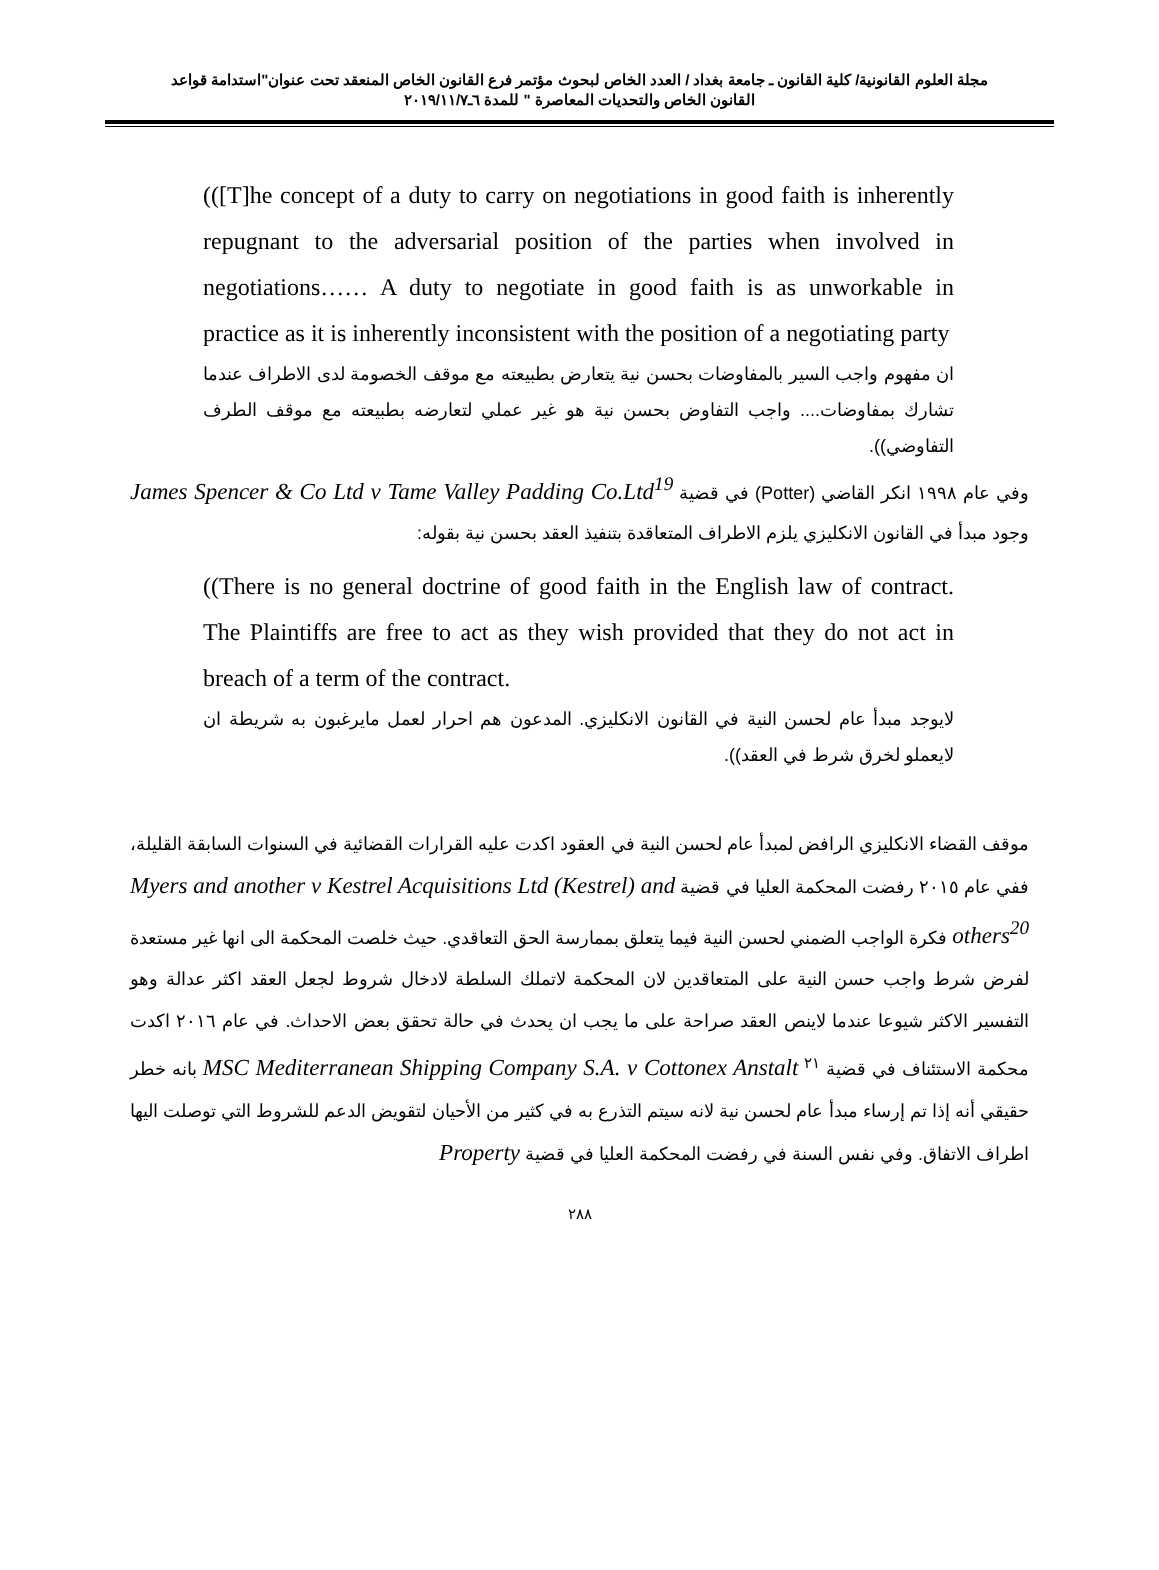مجلة العلوم القانونية/ كلية القانون ـ جامعة بغداد / العدد الخاص لبحوث مؤتمر فرع القانون الخاص المنعقد تحت عنوان"استدامة قواعد
القانون الخاص والتحديات المعاصرة " للمدة ٦ـ٢٠١٩/١١/٧
(([T]he concept of a duty to carry on negotiations in good faith is inherently repugnant to the adversarial position of the parties when involved in negotiations…… A duty to negotiate in good faith is as unworkable in practice as it is inherently inconsistent with the position of a negotiating party
ان مفهوم واجب السير بالمفاوضات بحسن نية يتعارض بطبيعته مع موقف الخصومة لدى الاطراف عندما تشارك بمفاوضات.... واجب التفاوض بحسن نية هو غير عملي لتعارضه بطبيعته مع موقف الطرف التفاوضي)).
وفي عام ١٩٩٨ انكر القاضي (Potter) في قضية James Spencer & Co Ltd v Tame Valley Padding Co.Ltd<sup>19</sup> وجود مبدأ في القانون الانكليزي يلزم الاطراف المتعاقدة بتنفيذ العقد بحسن نية بقوله:
((There is no general doctrine of good faith in the English law of contract. The Plaintiffs are free to act as they wish provided that they do not act in breach of a term of the contract.
لايوجد مبدأ عام لحسن النية في القانون الانكليزي. المدعون هم احرار لعمل مايرغبون به شريطة ان لايعملو لخرق شرط في العقد)).
موقف القضاء الانكليزي الرافض لمبدأ عام لحسن النية في العقود اكدت عليه القرارات القضائية في السنوات السابقة القليلة، ففي عام ٢٠١٥ رفضت المحكمة العليا في قضية Myers and another v Kestrel Acquisitions Ltd (Kestrel) and others<sup>20</sup> فكرة الواجب الضمني لحسن النية فيما يتعلق بممارسة الحق التعاقدي. حيث خلصت المحكمة الى انها غير مستعدة لفرض شرط واجب حسن النية على المتعاقدين لان المحكمة لاتملك السلطة لادخال شروط لجعل العقد اكثر عدالة وهو التفسير الاكثر شيوعا عندما لاينص العقد صراحة على ما يجب ان يحدث في حالة تحقق بعض الاحداث. في عام ٢٠١٦ اكدت محكمة الاستئناف في قضية <sup>٢١</sup> MSC Mediterranean Shipping Company S.A. v Cottonex Anstalt بانه خطر حقيقي أنه إذا تم إرساء مبدأ عام لحسن نية لانه سيتم التذرع به في كثير من الأحيان لتقويض الدعم للشروط التي توصلت اليها اطراف الاتفاق. وفي نفس السنة في رفضت المحكمة العليا في قضية Property
٢٨٨